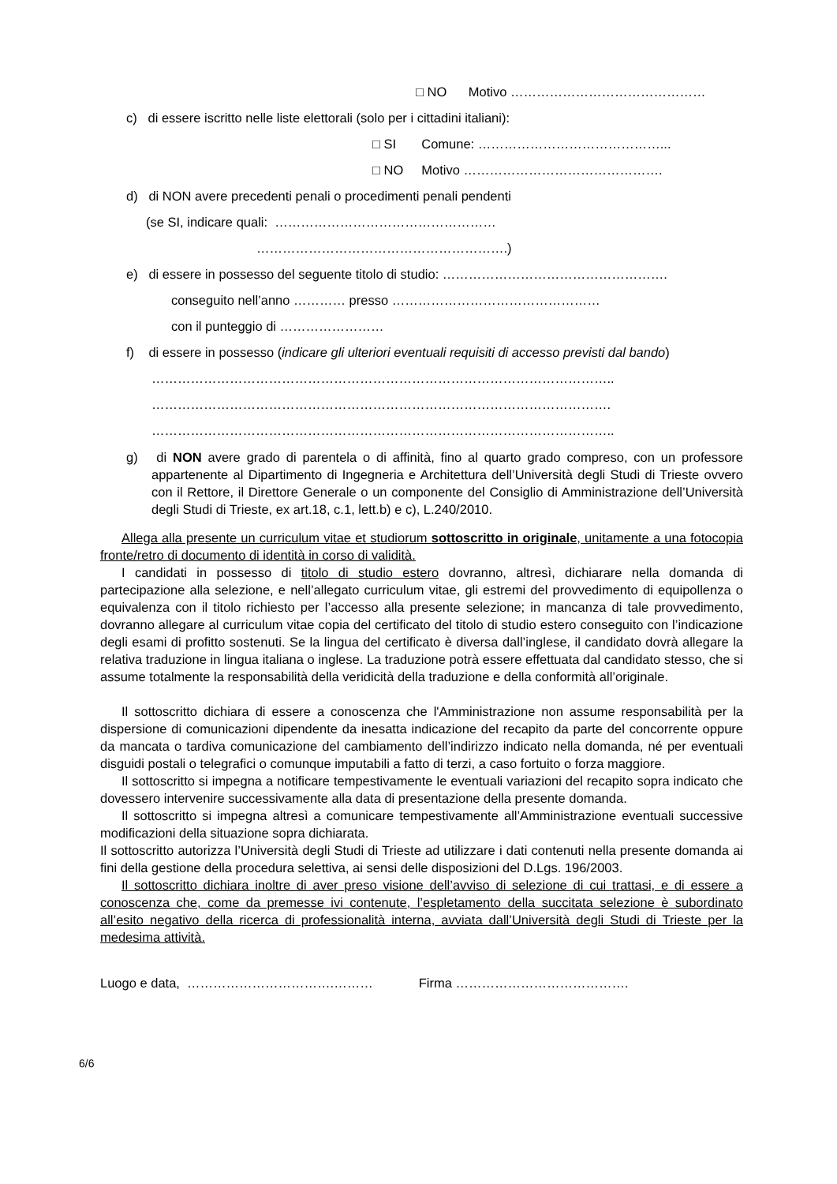□ NO Motivo ………………………………………
c) di essere iscritto nelle liste elettorali (solo per i cittadini italiani):
□ SI Comune: ……………………………………...
□ NO Motivo ……………………………………….
d) di NON avere precedenti penali o procedimenti penali pendenti
(se SI, indicare quali: ……………………………………………
………………………………………………….)
e) di essere in possesso del seguente titolo di studio: …………………………………………….
conseguito nell’anno ………… presso …………………………………………
con il punteggio di ……………………
f) di essere in possesso (indicare gli ulteriori eventuali requisiti di accesso previsti dal bando)
……………………………………………………………………………………………..
…………………………………………………………………………………………….
……………………………………………………………………………………………..
g) di NON avere grado di parentela o di affinità, fino al quarto grado compreso, con un professore appartenente al Dipartimento di Ingegneria e Architettura dell’Università degli Studi di Trieste ovvero con il Rettore, il Direttore Generale o un componente del Consiglio di Amministrazione dell’Università degli Studi di Trieste, ex art.18, c.1, lett.b) e c), L.240/2010.
Allega alla presente un curriculum vitae et studiorum sottoscritto in originale, unitamente a una fotocopia fronte/retro di documento di identità in corso di validità.
I candidati in possesso di titolo di studio estero dovranno, altresì, dichiarare nella domanda di partecipazione alla selezione, e nell’allegato curriculum vitae, gli estremi del provvedimento di equipollenza o equivalenza con il titolo richiesto per l’accesso alla presente selezione; in mancanza di tale provvedimento, dovranno allegare al curriculum vitae copia del certificato del titolo di studio estero conseguito con l’indicazione degli esami di profitto sostenuti. Se la lingua del certificato è diversa dall’inglese, il candidato dovrà allegare la relativa traduzione in lingua italiana o inglese. La traduzione potrà essere effettuata dal candidato stesso, che si assume totalmente la responsabilità della veridicità della traduzione e della conformità all’originale.
Il sottoscritto dichiara di essere a conoscenza che l'Amministrazione non assume responsabilità per la dispersione di comunicazioni dipendente da inesatta indicazione del recapito da parte del concorrente oppure da mancata o tardiva comunicazione del cambiamento dell’indirizzo indicato nella domanda, né per eventuali disguidi postali o telegrafici o comunque imputabili a fatto di terzi, a caso fortuito o forza maggiore.
Il sottoscritto si impegna a notificare tempestivamente le eventuali variazioni del recapito sopra indicato che dovessero intervenire successivamente alla data di presentazione della presente domanda.
Il sottoscritto si impegna altresì a comunicare tempestivamente all’Amministrazione eventuali successive modificazioni della situazione sopra dichiarata.
Il sottoscritto autorizza l’Università degli Studi di Trieste ad utilizzare i dati contenuti nella presente domanda ai fini della gestione della procedura selettiva, ai sensi delle disposizioni del D.Lgs. 196/2003.
Il sottoscritto dichiara inoltre di aver preso visione dell’avviso di selezione di cui trattasi, e di essere a conoscenza che, come da premesse ivi contenute, l’espletamento della succitata selezione è subordinato all’esito negativo della ricerca di professionalità interna, avviata dall’Università degli Studi di Trieste per la medesima attività.
Luogo e data, …………………………….……… Firma ………………………………….
6/6